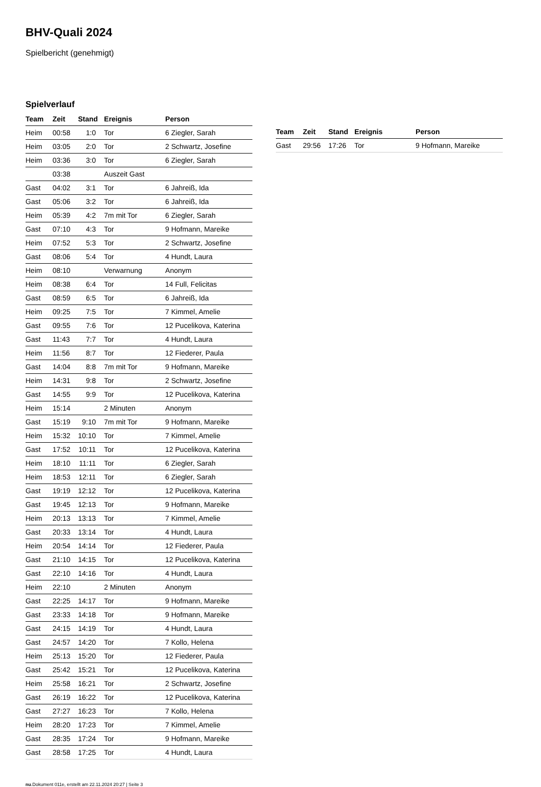BHV-Quali 2024
Spielbericht (genehmigt)
Spielverlauf
| Team | Zeit | Stand | Ereignis | Person |
| --- | --- | --- | --- | --- |
| Heim | 00:58 | 1:0 | Tor | 6 Ziegler, Sarah |
| Heim | 03:05 | 2:0 | Tor | 2 Schwartz, Josefine |
| Heim | 03:36 | 3:0 | Tor | 6 Ziegler, Sarah |
| | 03:38 | | Auszeit Gast | |
| Gast | 04:02 | 3:1 | Tor | 6 Jahreiß, Ida |
| Gast | 05:06 | 3:2 | Tor | 6 Jahreiß, Ida |
| Heim | 05:39 | 4:2 | 7m mit Tor | 6 Ziegler, Sarah |
| Gast | 07:10 | 4:3 | Tor | 9 Hofmann, Mareike |
| Heim | 07:52 | 5:3 | Tor | 2 Schwartz, Josefine |
| Gast | 08:06 | 5:4 | Tor | 4 Hundt, Laura |
| Heim | 08:10 | | Verwarnung | Anonym |
| Heim | 08:38 | 6:4 | Tor | 14 Full, Felicitas |
| Gast | 08:59 | 6:5 | Tor | 6 Jahreiß, Ida |
| Heim | 09:25 | 7:5 | Tor | 7 Kimmel, Amelie |
| Gast | 09:55 | 7:6 | Tor | 12 Pucelikova, Katerina |
| Gast | 11:43 | 7:7 | Tor | 4 Hundt, Laura |
| Heim | 11:56 | 8:7 | Tor | 12 Fiederer, Paula |
| Gast | 14:04 | 8:8 | 7m mit Tor | 9 Hofmann, Mareike |
| Heim | 14:31 | 9:8 | Tor | 2 Schwartz, Josefine |
| Gast | 14:55 | 9:9 | Tor | 12 Pucelikova, Katerina |
| Heim | 15:14 | | 2 Minuten | Anonym |
| Gast | 15:19 | 9:10 | 7m mit Tor | 9 Hofmann, Mareike |
| Heim | 15:32 | 10:10 | Tor | 7 Kimmel, Amelie |
| Gast | 17:52 | 10:11 | Tor | 12 Pucelikova, Katerina |
| Heim | 18:10 | 11:11 | Tor | 6 Ziegler, Sarah |
| Heim | 18:53 | 12:11 | Tor | 6 Ziegler, Sarah |
| Gast | 19:19 | 12:12 | Tor | 12 Pucelikova, Katerina |
| Gast | 19:45 | 12:13 | Tor | 9 Hofmann, Mareike |
| Heim | 20:13 | 13:13 | Tor | 7 Kimmel, Amelie |
| Gast | 20:33 | 13:14 | Tor | 4 Hundt, Laura |
| Heim | 20:54 | 14:14 | Tor | 12 Fiederer, Paula |
| Gast | 21:10 | 14:15 | Tor | 12 Pucelikova, Katerina |
| Gast | 22:10 | 14:16 | Tor | 4 Hundt, Laura |
| Heim | 22:10 | | 2 Minuten | Anonym |
| Gast | 22:25 | 14:17 | Tor | 9 Hofmann, Mareike |
| Gast | 23:33 | 14:18 | Tor | 9 Hofmann, Mareike |
| Gast | 24:15 | 14:19 | Tor | 4 Hundt, Laura |
| Gast | 24:57 | 14:20 | Tor | 7 Kollo, Helena |
| Heim | 25:13 | 15:20 | Tor | 12 Fiederer, Paula |
| Gast | 25:42 | 15:21 | Tor | 12 Pucelikova, Katerina |
| Heim | 25:58 | 16:21 | Tor | 2 Schwartz, Josefine |
| Gast | 26:19 | 16:22 | Tor | 12 Pucelikova, Katerina |
| Gast | 27:27 | 16:23 | Tor | 7 Kollo, Helena |
| Heim | 28:20 | 17:23 | Tor | 7 Kimmel, Amelie |
| Gast | 28:35 | 17:24 | Tor | 9 Hofmann, Mareike |
| Gast | 28:58 | 17:25 | Tor | 4 Hundt, Laura |
| Team | Zeit | Stand | Ereignis | Person |
| --- | --- | --- | --- | --- |
| Gast | 29:56 | 17:26 | Tor | 9 Hofmann, Mareike |
nu.Dokument 011e, erstellt am 22.11.2024 20:27 | Seite 3